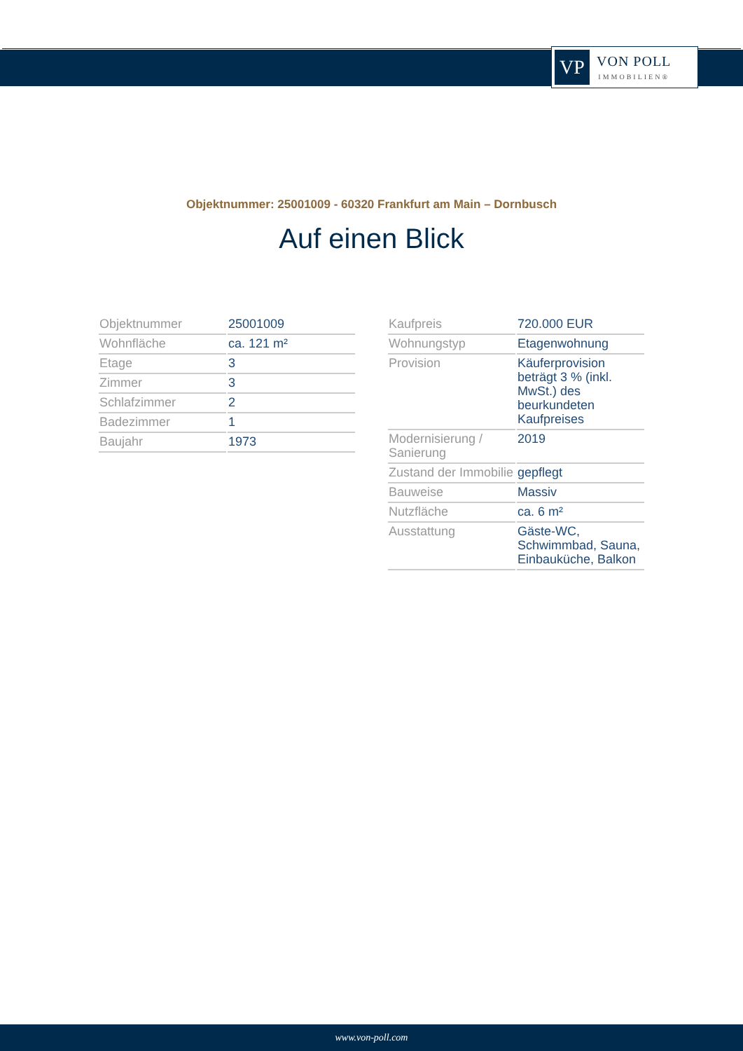VP
VON POLL
IMMOBILIEN®
Objektnummer: 25001009 - 60320 Frankfurt am Main – Dornbusch
Auf einen Blick
| Objektnummer | 25001009 |
| Wohnfläche | ca. 121 m² |
| Etage | 3 |
| Zimmer | 3 |
| Schlafzimmer | 2 |
| Badezimmer | 1 |
| Baujahr | 1973 |
| Kaufpreis | 720.000 EUR |
| Wohnungstyp | Etagenwohnung |
| Provision | Käuferprovision beträgt 3 % (inkl. MwSt.) des beurkundeten Kaufpreises |
| Modernisierung / Sanierung | 2019 |
| Zustand der Immobilie | gepflegt |
| Bauweise | Massiv |
| Nutzfläche | ca. 6 m² |
| Ausstattung | Gäste-WC, Schwimmbad, Sauna, Einbauküche, Balkon |
www.von-poll.com